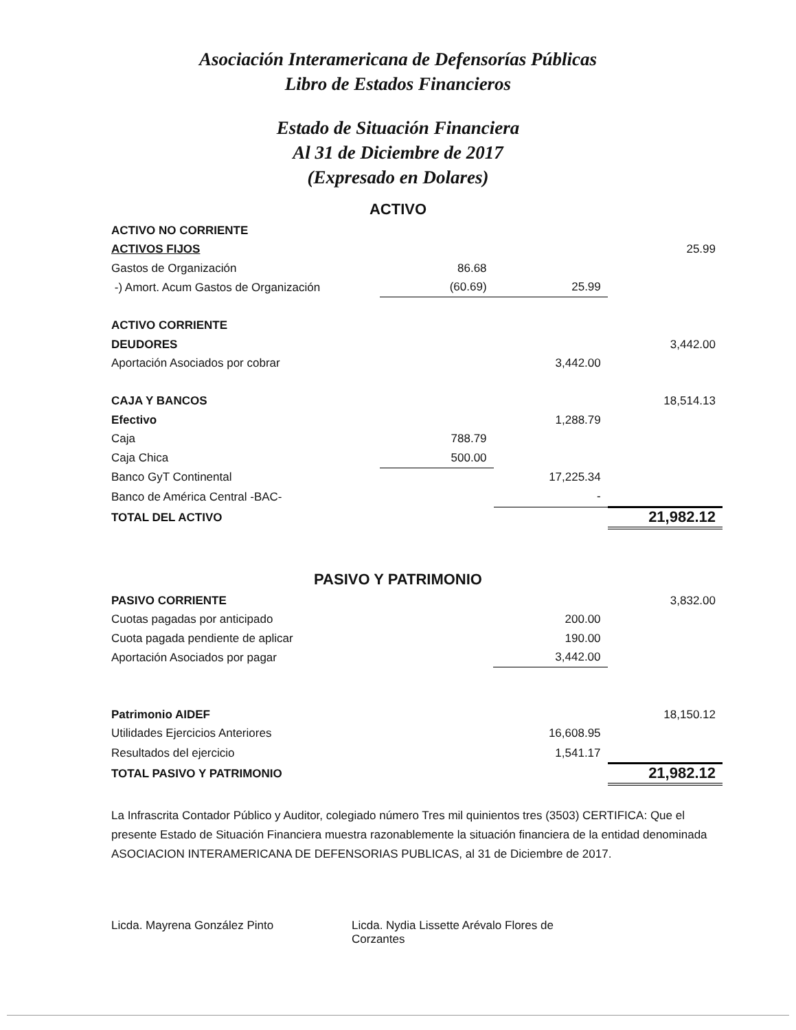Asociación Interamericana de Defensorías Públicas
Libro de Estados Financieros
Estado de Situación Financiera
Al 31 de Diciembre de 2017
(Expresado en Dolares)
ACTIVO
| ACTIVO NO CORRIENTE | | | |
| ACTIVOS FIJOS | | | 25.99 |
| Gastos de Organización | 86.68 | | |
| -) Amort. Acum Gastos de Organización | (60.69) | 25.99 | |
| ACTIVO CORRIENTE | | | |
| DEUDORES | | | 3,442.00 |
| Aportación Asociados por cobrar | | 3,442.00 | |
| CAJA Y BANCOS | | | 18,514.13 |
| Efectivo | | 1,288.79 | |
| Caja | 788.79 | | |
| Caja Chica | 500.00 | | |
| Banco GyT Continental | | 17,225.34 | |
| Banco de América Central -BAC- | | - | |
| TOTAL DEL ACTIVO | | | 21,982.12 |
PASIVO Y PATRIMONIO
| PASIVO CORRIENTE | | | 3,832.00 |
| Cuotas pagadas por anticipado | | 200.00 | |
| Cuota pagada pendiente de aplicar | | 190.00 | |
| Aportación Asociados por pagar | | 3,442.00 | |
| Patrimonio AIDEF | | | 18,150.12 |
| Utilidades Ejercicios Anteriores | | 16,608.95 | |
| Resultados del ejercicio | | 1,541.17 | |
| TOTAL PASIVO Y PATRIMONIO | | | 21,982.12 |
La Infrascrita Contador Público y Auditor, colegiado número Tres mil quinientos tres (3503) CERTIFICA: Que el presente Estado de Situación Financiera muestra razonablemente la situación financiera de la entidad denominada ASOCIACION INTERAMERICANA DE DEFENSORIAS PUBLICAS, al 31 de Diciembre de 2017.
Licda. Mayrena González Pinto Licda. Nydia Lissette Arévalo Flores de Corzantes